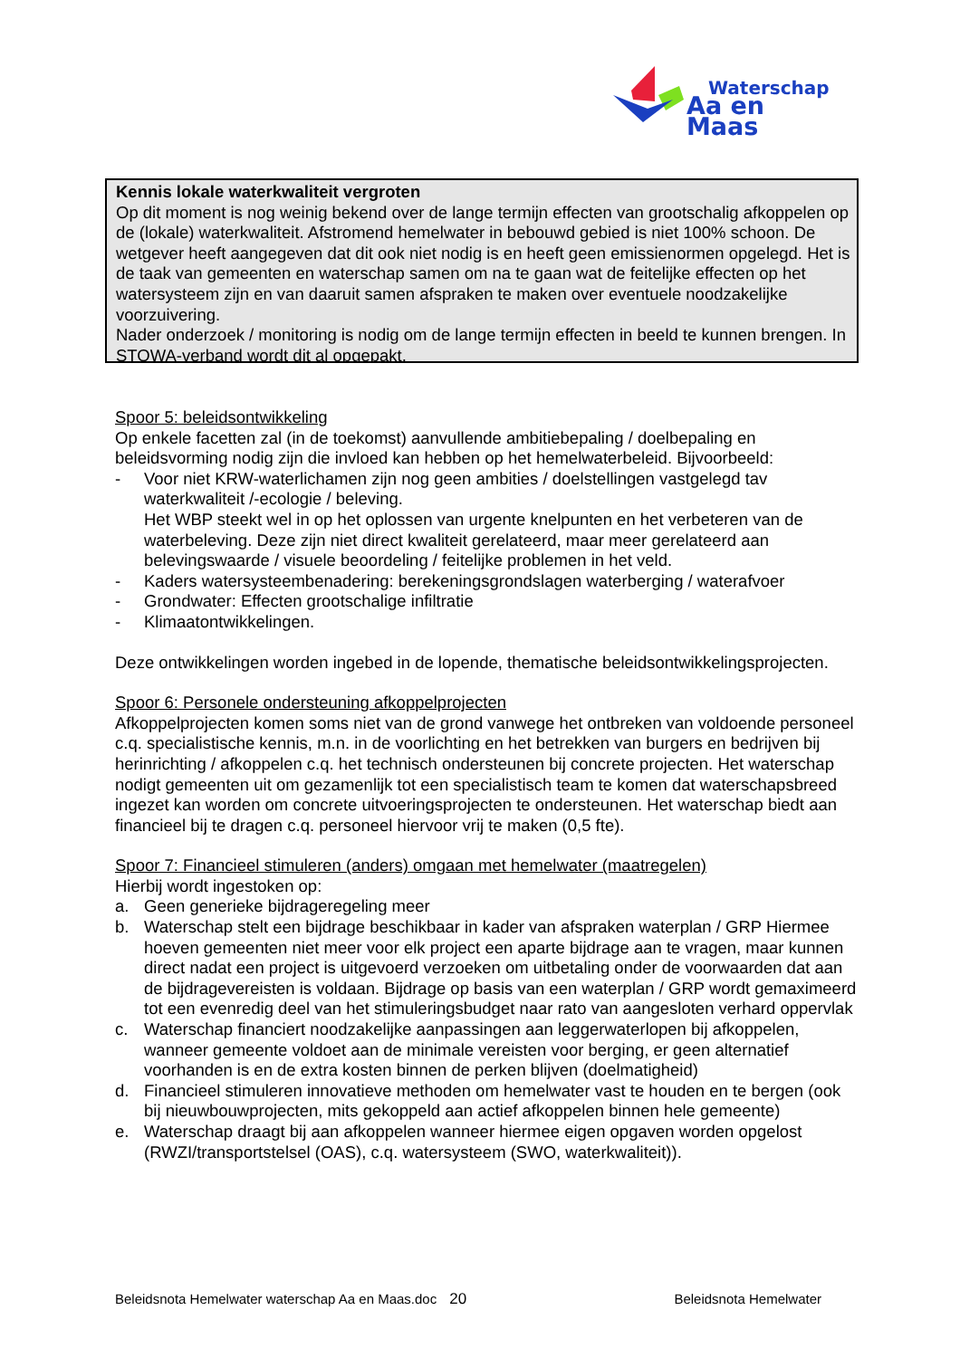Waterschap
Aa en Maas
Kennis lokale waterkwaliteit vergroten
Op dit moment is nog weinig bekend over de lange termijn effecten van grootschalig afkoppelen op de (lokale) waterkwaliteit. Afstromend hemelwater in bebouwd gebied is niet 100% schoon. De wetgever heeft aangegeven dat dit ook niet nodig is en heeft geen emissienormen opgelegd. Het is de taak van gemeenten en waterschap samen om na te gaan wat de feitelijke effecten op het watersysteem zijn en van daaruit samen afspraken te maken over eventuele noodzakelijke voorzuivering.
Nader onderzoek / monitoring is nodig om de lange termijn effecten in beeld te kunnen brengen. In STOWA-verband wordt dit al opgepakt.
Spoor 5: beleidsontwikkeling
Op enkele facetten zal (in de toekomst) aanvullende ambitiebepaling / doelbepaling en beleidsvorming nodig zijn die invloed kan hebben op het hemelwaterbeleid. Bijvoorbeeld:
- Voor niet KRW-waterlichamen zijn nog geen ambities / doelstellingen vastgelegd tav waterkwaliteit /-ecologie / beleving.
Het WBP steekt wel in op het oplossen van urgente knelpunten en het verbeteren van de waterbeleving. Deze zijn niet direct kwaliteit gerelateerd, maar meer gerelateerd aan belevingswaarde / visuele beoordeling / feitelijke problemen in het veld.
- Kaders watersysteembenadering: berekeningsgrondslagen waterberging / waterafvoer
- Grondwater: Effecten grootschalige infiltratie
- Klimaatontwikkelingen.
Deze ontwikkelingen worden ingebed in de lopende, thematische beleidsontwikkelingsprojecten.
Spoor 6: Personele ondersteuning afkoppelprojecten
Afkoppelprojecten komen soms niet van de grond vanwege het ontbreken van voldoende personeel c.q. specialistische kennis, m.n. in de voorlichting en het betrekken van burgers en bedrijven bij herinrichting / afkoppelen c.q. het technisch ondersteunen bij concrete projecten. Het waterschap nodigt gemeenten uit om gezamenlijk tot een specialistisch team te komen dat waterschapsbreed ingezet kan worden om concrete uitvoeringsprojecten te ondersteunen. Het waterschap biedt aan financieel bij te dragen c.q. personeel hiervoor vrij te maken (0,5 fte).
Spoor 7: Financieel stimuleren (anders) omgaan met hemelwater (maatregelen)
Hierbij wordt ingestoken op:
a. Geen generieke bijdrageregeling meer
b. Waterschap stelt een bijdrage beschikbaar in kader van afspraken waterplan / GRP Hiermee hoeven gemeenten niet meer voor elk project een aparte bijdrage aan te vragen, maar kunnen direct nadat een project is uitgevoerd verzoeken om uitbetaling onder de voorwaarden dat aan de bijdragevereisten is voldaan. Bijdrage op basis van een waterplan / GRP wordt gemaximeerd tot een evenredig deel van het stimuleringsbudget naar rato van aangesloten verhard oppervlak
c. Waterschap financiert noodzakelijke aanpassingen aan leggerwaterlopen bij afkoppelen, wanneer gemeente voldoet aan de minimale vereisten voor berging, er geen alternatief voorhanden is en de extra kosten binnen de perken blijven (doelmatigheid)
d. Financieel stimuleren innovatieve methoden om hemelwater vast te houden en te bergen (ook bij nieuwbouwprojecten, mits gekoppeld aan actief afkoppelen binnen hele gemeente)
e. Waterschap draagt bij aan afkoppelen wanneer hiermee eigen opgaven worden opgelost (RWZI/transportstelsel (OAS), c.q. watersysteem (SWO, waterkwaliteit)).
Beleidsnota Hemelwater waterschap Aa en Maas.doc 20 Beleidsnota Hemelwater